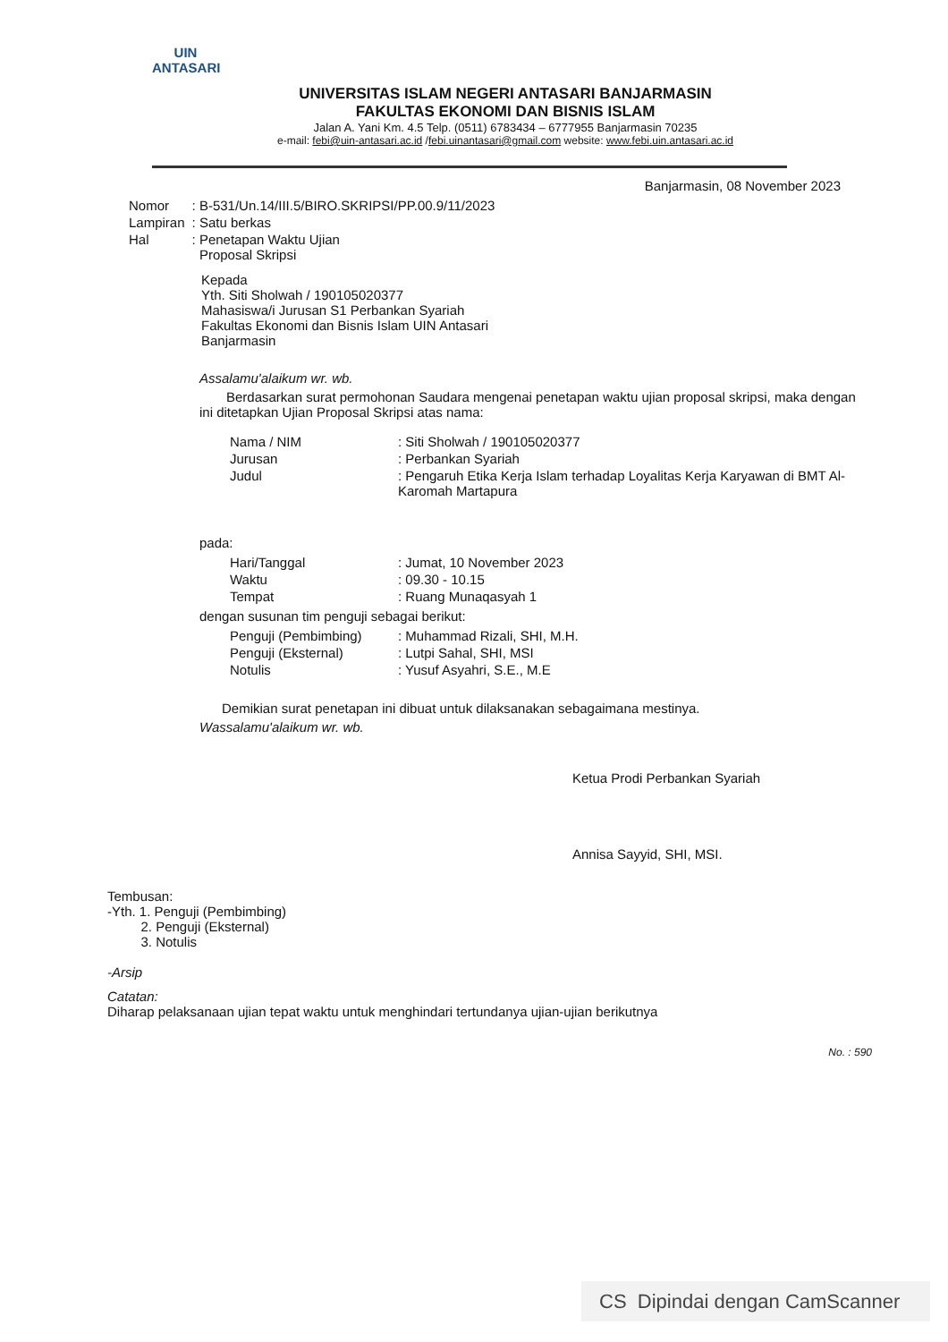UIN
ANTASARI
UNIVERSITAS ISLAM NEGERI ANTASARI BANJARMASIN
FAKULTAS EKONOMI DAN BISNIS ISLAM
Jalan A. Yani Km. 4.5 Telp. (0511) 6783434 – 6777955 Banjarmasin 70235
e-mail: febi@uin-antasari.ac.id /febi.uinantasari@gmail.com website: www.febi.uin.antasari.ac.id
Banjarmasin, 08 November 2023
| Nomor | : B-531/Un.14/III.5/BIRO.SKRIPSI/PP.00.9/11/2023 |
| Lampiran | : Satu berkas |
| Hal | : Penetapan Waktu Ujian Proposal Skripsi |
Kepada
Yth. Siti Sholwah / 190105020377
Mahasiswa/i Jurusan S1 Perbankan Syariah
Fakultas Ekonomi dan Bisnis Islam UIN Antasari
Banjarmasin
Assalamu'alaikum wr. wb.
Berdasarkan surat permohonan Saudara mengenai penetapan waktu ujian proposal skripsi, maka dengan ini ditetapkan Ujian Proposal Skripsi atas nama:
| Nama / NIM | : Siti Sholwah / 190105020377 |
| Jurusan | : Perbankan Syariah |
| Judul | : Pengaruh Etika Kerja Islam terhadap Loyalitas Kerja Karyawan di BMT Al-Karomah Martapura |
pada:
| Hari/Tanggal | : Jumat, 10 November 2023 |
| Waktu | : 09.30 - 10.15 |
| Tempat | : Ruang Munaqasyah 1 |
dengan susunan tim penguji sebagai berikut:
| Penguji (Pembimbing) | : Muhammad Rizali, SHI, M.H. |
| Penguji (Eksternal) | : Lutpi Sahal, SHI, MSI |
| Notulis | : Yusuf Asyahri, S.E., M.E |
Demikian surat penetapan ini dibuat untuk dilaksanakan sebagaimana mestinya.
Wassalamu'alaikum wr. wb.
Ketua Prodi Perbankan Syariah
Annisa Sayyid, SHI, MSI.
Tembusan:
-Yth. 1. Penguji (Pembimbing)
2. Penguji (Eksternal)
3. Notulis
-Arsip
Catatan:
Diharap pelaksanaan ujian tepat waktu untuk menghindari tertundanya ujian-ujian berikutnya
No. : 590
CS Dipindai dengan CamScanner